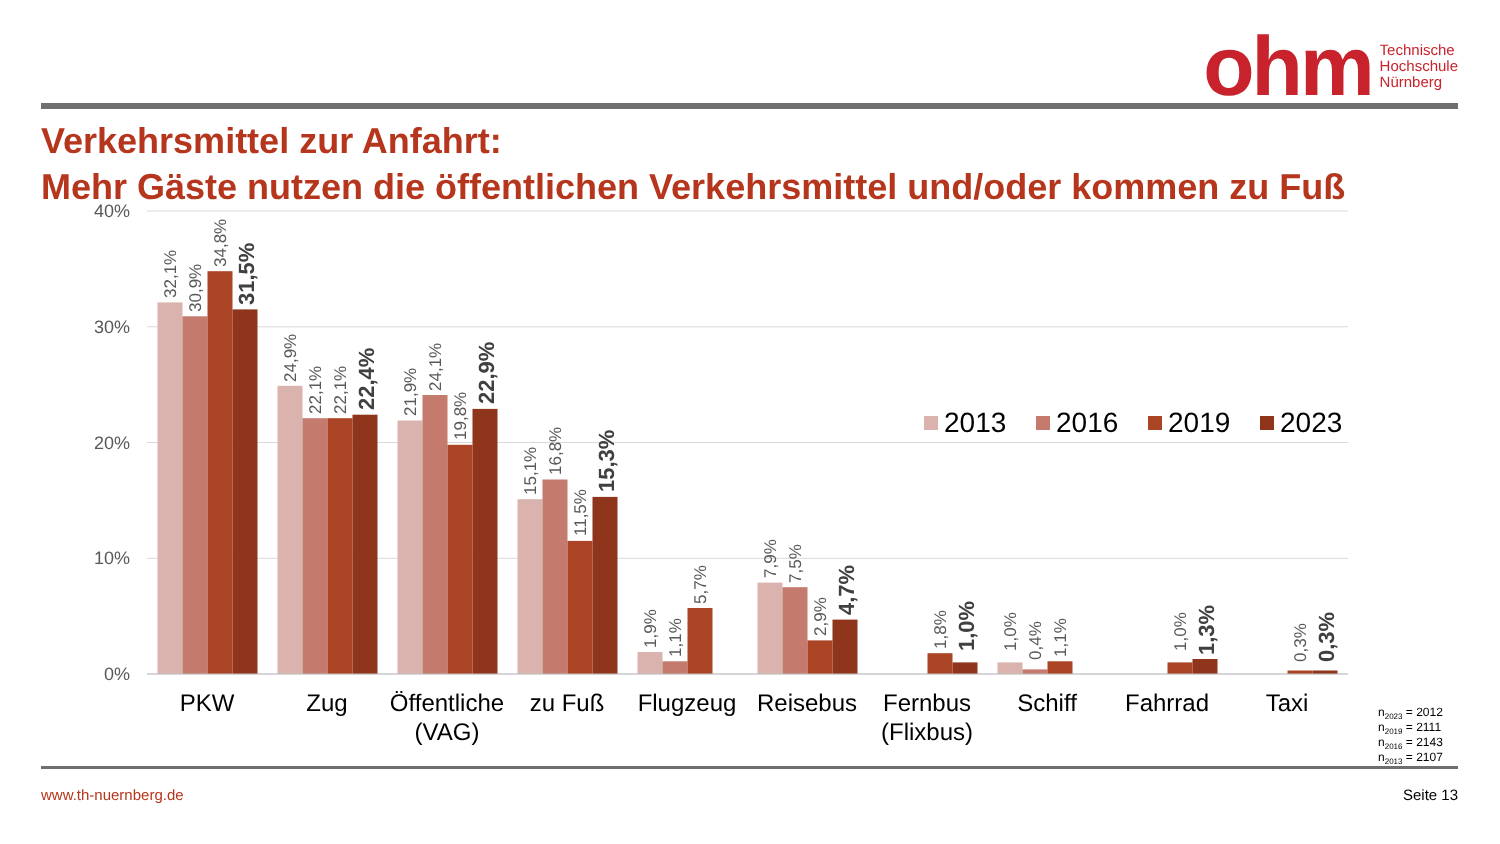ohm
Technische
Hochschule
Nürnberg
Verkehrsmittel zur Anfahrt:
Mehr Gäste nutzen die öffentlichen Verkehrsmittel und/oder kommen zu Fuß
40%
30%
20%
10%
0%
32,1%
30,9%
34,8%
31,5%
24,9%
22,1%
22,1%
22,4%
21,9%
24,1%
19,8%
22,9%
15,1%
16,8%
11,5%
15,3%
1,9%
1,1%
5,7%
7,9%
7,5%
2,9%
4,7%
1,8%
1,0%
1,0%
0,4%
1,1%
1,0%
1,3%
0,3%
0,3%
2013
2016
2019
2023
PKW
Zug
Öffentliche
(VAG)
zu Fuß
Flugzeug
Reisebus
Fernbus
(Flixbus)
Schiff
Fahrrad
Taxi
n2023 = 2012
n2019 = 2111
n2016 = 2143
n2013 = 2107
www.th-nuernberg.de Seite 13